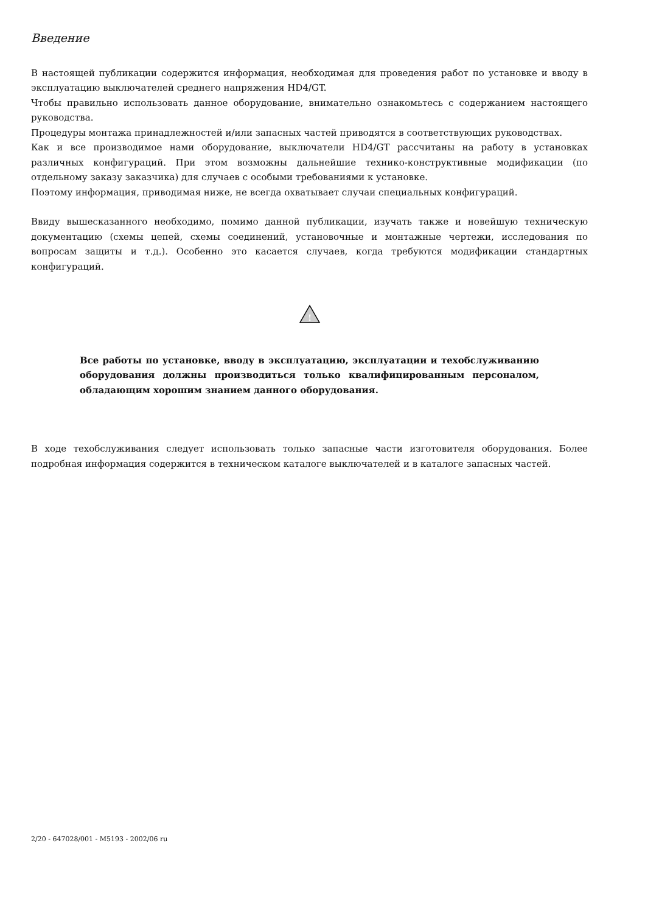Введение
В настоящей публикации содержится информация, необходимая для проведения работ по установке и вводу в эксплуатацию выключателей среднего напряжения HD4/GT.
Чтобы правильно использовать данное оборудование, внимательно ознакомьтесь с содержанием настоящего руководства.
Процедуры монтажа принадлежностей и/или запасных частей приводятся в соответствующих руководствах.
Как и все производимое нами оборудование, выключатели HD4/GT рассчитаны на работу в установках различных конфигураций. При этом возможны дальнейшие технико-конструктивные модификации (по отдельному заказу заказчика) для случаев с особыми требованиями к установке.
Поэтому информация, приводимая ниже, не всегда охватывает случаи специальных конфигураций.
Ввиду вышесказанного необходимо, помимо данной публикации, изучать также и новейшую техническую документацию (схемы цепей, схемы соединений, установочные и монтажные чертежи, исследования по вопросам защиты и т.д.). Особенно это касается случаев, когда требуются модификации стандартных конфигураций.
!
Все работы по установке, вводу в эксплуатацию, эксплуатации и техобслуживанию оборудования должны производиться только квалифицированным персоналом, обладающим хорошим знанием данного оборудования.
В ходе техобслуживания следует использовать только запасные части изготовителя оборудования. Более подробная информация содержится в техническом каталоге выключателей и в каталоге запасных частей.
2/20 - 647028/001 - M5193 - 2002/06 ru